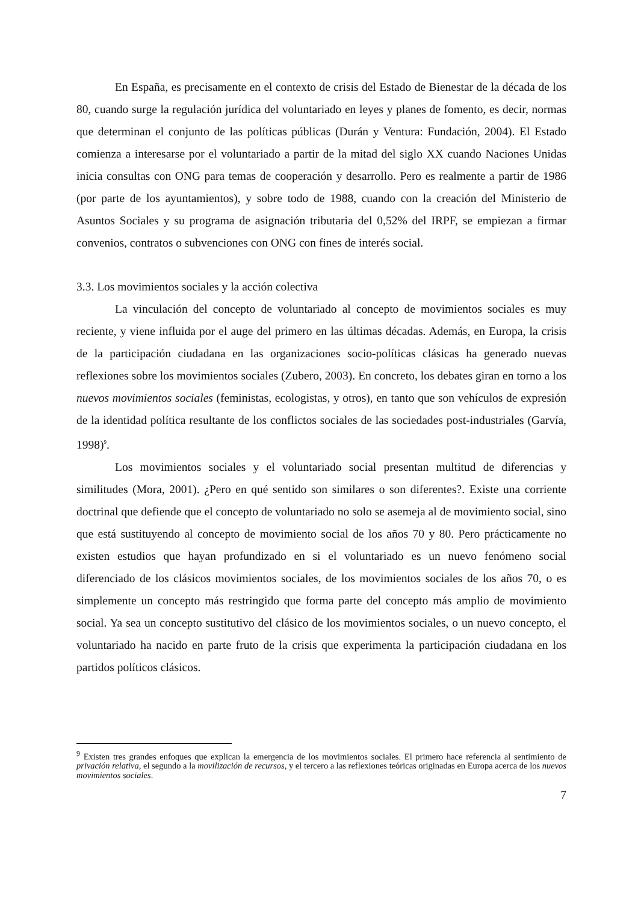En España, es precisamente en el contexto de crisis del Estado de Bienestar de la década de los 80, cuando surge la regulación jurídica del voluntariado en leyes y planes de fomento, es decir, normas que determinan el conjunto de las políticas públicas (Durán y Ventura: Fundación, 2004). El Estado comienza a interesarse por el voluntariado a partir de la mitad del siglo XX cuando Naciones Unidas inicia consultas con ONG para temas de cooperación y desarrollo. Pero es realmente a partir de 1986 (por parte de los ayuntamientos), y sobre todo de 1988, cuando con la creación del Ministerio de Asuntos Sociales y su programa de asignación tributaria del 0,52% del IRPF, se empiezan a firmar convenios, contratos o subvenciones con ONG con fines de interés social.
3.3. Los movimientos sociales y la acción colectiva
La vinculación del concepto de voluntariado al concepto de movimientos sociales es muy reciente, y viene influida por el auge del primero en las últimas décadas. Además, en Europa, la crisis de la participación ciudadana en las organizaciones socio-políticas clásicas ha generado nuevas reflexiones sobre los movimientos sociales (Zubero, 2003). En concreto, los debates giran en torno a los nuevos movimientos sociales (feministas, ecologistas, y otros), en tanto que son vehículos de expresión de la identidad política resultante de los conflictos sociales de las sociedades post-industriales (Garvía, 1998)<sup>9</sup>.
Los movimientos sociales y el voluntariado social presentan multitud de diferencias y similitudes (Mora, 2001). ¿Pero en qué sentido son similares o son diferentes?. Existe una corriente doctrinal que defiende que el concepto de voluntariado no solo se asemeja al de movimiento social, sino que está sustituyendo al concepto de movimiento social de los años 70 y 80. Pero prácticamente no existen estudios que hayan profundizado en si el voluntariado es un nuevo fenómeno social diferenciado de los clásicos movimientos sociales, de los movimientos sociales de los años 70, o es simplemente un concepto más restringido que forma parte del concepto más amplio de movimiento social. Ya sea un concepto sustitutivo del clásico de los movimientos sociales, o un nuevo concepto, el voluntariado ha nacido en parte fruto de la crisis que experimenta la participación ciudadana en los partidos políticos clásicos.
<sup>9</sup> Existen tres grandes enfoques que explican la emergencia de los movimientos sociales. El primero hace referencia al sentimiento de privación relativa, el segundo a la movilización de recursos, y el tercero a las reflexiones teóricas originadas en Europa acerca de los nuevos movimientos sociales.
7